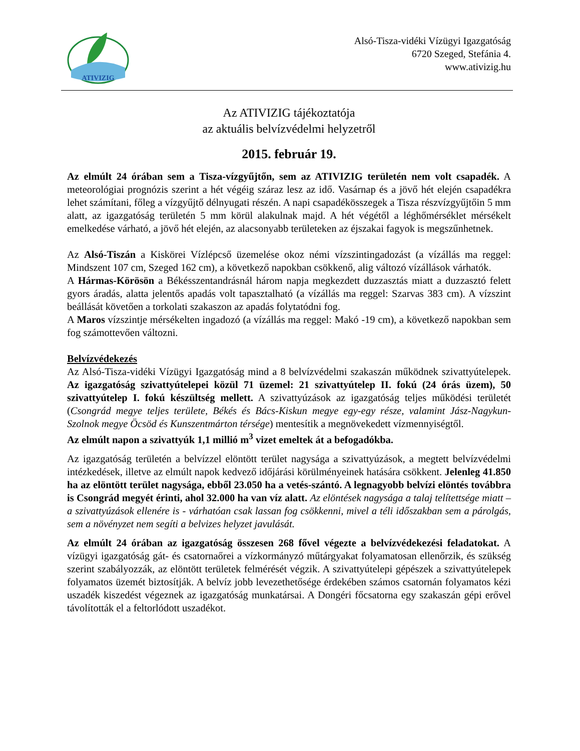ATIVIZIG
Alsó-Tisza-vidéki Vízügyi Igazgatóság
6720 Szeged, Stefánia 4.
www.ativizig.hu
Az ATIVIZIG tájékoztatója
az aktuális belvízvédelmi helyzetről
2015. február 19.
Az elmúlt 24 órában sem a Tisza-vízgyűjtőn, sem az ATIVIZIG területén nem volt csapadék. A meteorológiai prognózis szerint a hét végéig száraz lesz az idő. Vasárnap és a jövő hét elején csapadékra lehet számítani, főleg a vízgyűjtő délnyugati részén. A napi csapadékösszegek a Tisza részvízgyűjtőin 5 mm alatt, az igazgatóság területén 5 mm körül alakulnak majd. A hét végétől a léghőmérséklet mérsékelt emelkedése várható, a jövő hét elején, az alacsonyabb területeken az éjszakai fagyok is megszűnhetnek.
Az Alsó-Tiszán a Kiskörei Vízlépcső üzemelése okoz némi vízszintingadozást (a vízállás ma reggel: Mindszent 107 cm, Szeged 162 cm), a következő napokban csökkenő, alig változó vízállások várhatók.
A Hármas-Körösön a Békésszentandrásnál három napja megkezdett duzzasztás miatt a duzzasztó felett gyors áradás, alatta jelentős apadás volt tapasztalható (a vízállás ma reggel: Szarvas 383 cm). A vízszint beállását követően a torkolati szakaszon az apadás folytatódni fog.
A Maros vízszintje mérsékelten ingadozó (a vízállás ma reggel: Makó -19 cm), a következő napokban sem fog számottevően változni.
Belvízvédekezés
Az Alsó-Tisza-vidéki Vízügyi Igazgatóság mind a 8 belvízvédelmi szakaszán működnek szivattyútelepek. Az igazgatóság szivattyútelepei közül 71 üzemel: 21 szivattyútelep II. fokú (24 órás üzem), 50 szivattyútelep I. fokú készültség mellett. A szivattyúzások az igazgatóság teljes működési területét (Csongrád megye teljes területe, Békés és Bács-Kiskun megye egy-egy része, valamint Jász-Nagykun-Szolnok megye Öcsöd és Kunszentmárton térsége) mentesítik a megnövekedett vízmennyiségtől.
Az elmúlt napon a szivattyúk 1,1 millió m<sup>3</sup> vizet emeltek át a befogadókba.
Az igazgatóság területén a belvízzel elöntött terület nagysága a szivattyúzások, a megtett belvízvédelmi intézkedések, illetve az elmúlt napok kedvező időjárási körülményeinek hatására csökkent. Jelenleg 41.850 ha az elöntött terület nagysága, ebből 23.050 ha a vetés-szántó. A legnagyobb belvízi elöntés továbbra is Csongrád megyét érinti, ahol 32.000 ha van víz alatt. Az elöntések nagysága a talaj telítettsége miatt – a szivattyúzások ellenére is - várhatóan csak lassan fog csökkenni, mivel a téli időszakban sem a párolgás, sem a növényzet nem segíti a belvizes helyzet javulását.
Az elmúlt 24 órában az igazgatóság összesen 268 fővel végezte a belvízvédekezési feladatokat. A vízügyi igazgatóság gát- és csatornaőrei a vízkormányzó műtárgyakat folyamatosan ellenőrzik, és szükség szerint szabályozzák, az elöntött területek felmérését végzik. A szivattyútelepi gépészek a szivattyútelepek folyamatos üzemét biztosítják. A belvíz jobb levezethetősége érdekében számos csatornán folyamatos kézi uszadék kiszedést végeznek az igazgatóság munkatársai. A Dongéri főcsatorna egy szakaszán gépi erővel távolították el a feltorlódott uszadékot.